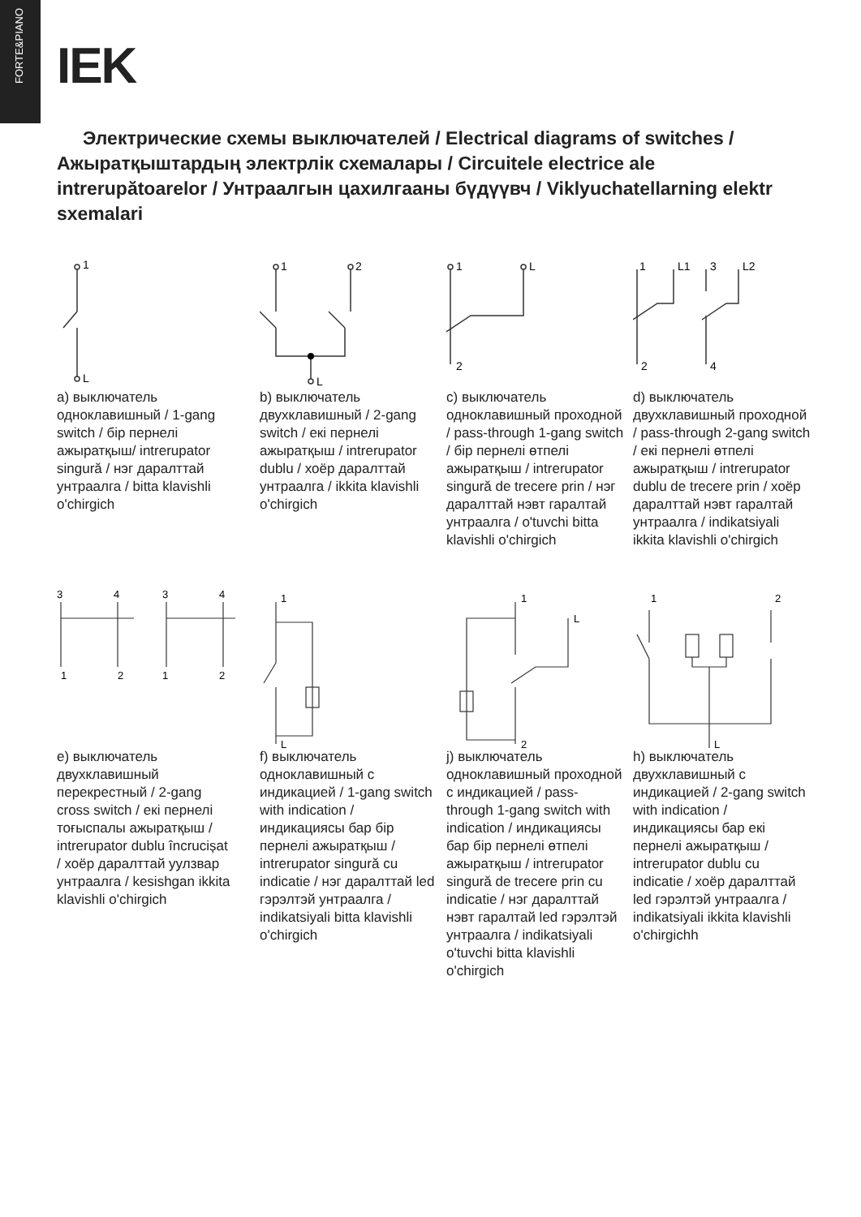FORTE&PIANO
IEK
Электрические схемы выключателей / Electrical diagrams of switches / Ажыратқыштардың электрлік схемалары / Circuitele electrice ale intrerupătoarelor / Унтраалгын цахилгааны бүдүүвч / Viklyuchatellarning elektr sxemalari
1
L
a) выключатель одноклавишный / 1-gang switch / бір пернелі ажыратқыш/ intrerupator singură / нэг даралттай унтраалга / bitta klavishli o'chirgich
1
2
L
b) выключатель двухклавишный / 2-gang switch / екі пернелі ажыратқыш / intrerupator dublu / хоёр даралттай унтраалга / ikkita klavishli o'chirgich
1
L
2
c) выключатель одноклавишный проходной / pass-through 1-gang switch / бір пернелі өтпелі ажыратқыш / intrerupator singură de trecere prin / нэг даралттай нэвт гаралтай унтраалга / o'tuvchi bitta klavishli o'chirgich
1
L1
3
L2
2
4
d) выключатель двухклавишный проходной / pass-through 2-gang switch / екі пернелі өтпелі ажыратқыш / intrerupator dublu de trecere prin / хоёр даралттай нэвт гаралтай унтраалга / indikatsiyali ikkita klavishli o'chirgich
3
4
3
4
1
2
1
2
e) выключатель двухклавишный перекрестный / 2-gang cross switch / екі пернелі тоғыспалы ажыратқыш / intrerupator dublu încrucișat / хоёр даралттай уулзвар унтраалга / kesishgan ikkita klavishli o'chirgich
1
L
f) выключатель одноклавишный с индикацией / 1-gang switch with indication / индикациясы бар бір пернелі ажыратқыш / intrerupator singură cu indicatie / нэг даралттай led гэрэлтэй унтраалга / indikatsiyali bitta klavishli o'chirgich
1
L
2
j) выключатель одноклавишный проходной с индикацией / pass-through 1-gang switch with indication / индикациясы бар бір пернелі өтпелі ажыратқыш / intrerupator singură de trecere prin cu indicatie / нэг даралттай нэвт гаралтай led гэрэлтэй унтраалга / indikatsiyali o'tuvchi bitta klavishli o'chirgich
1
2
L
h) выключатель двухклавишный с индикацией / 2-gang switch with indication / индикациясы бар екі пернелі ажыратқыш / intrerupator dublu cu indicatie / хоёр даралттай led гэрэлтэй унтраалга / indikatsiyali ikkita klavishli o'chirgichh